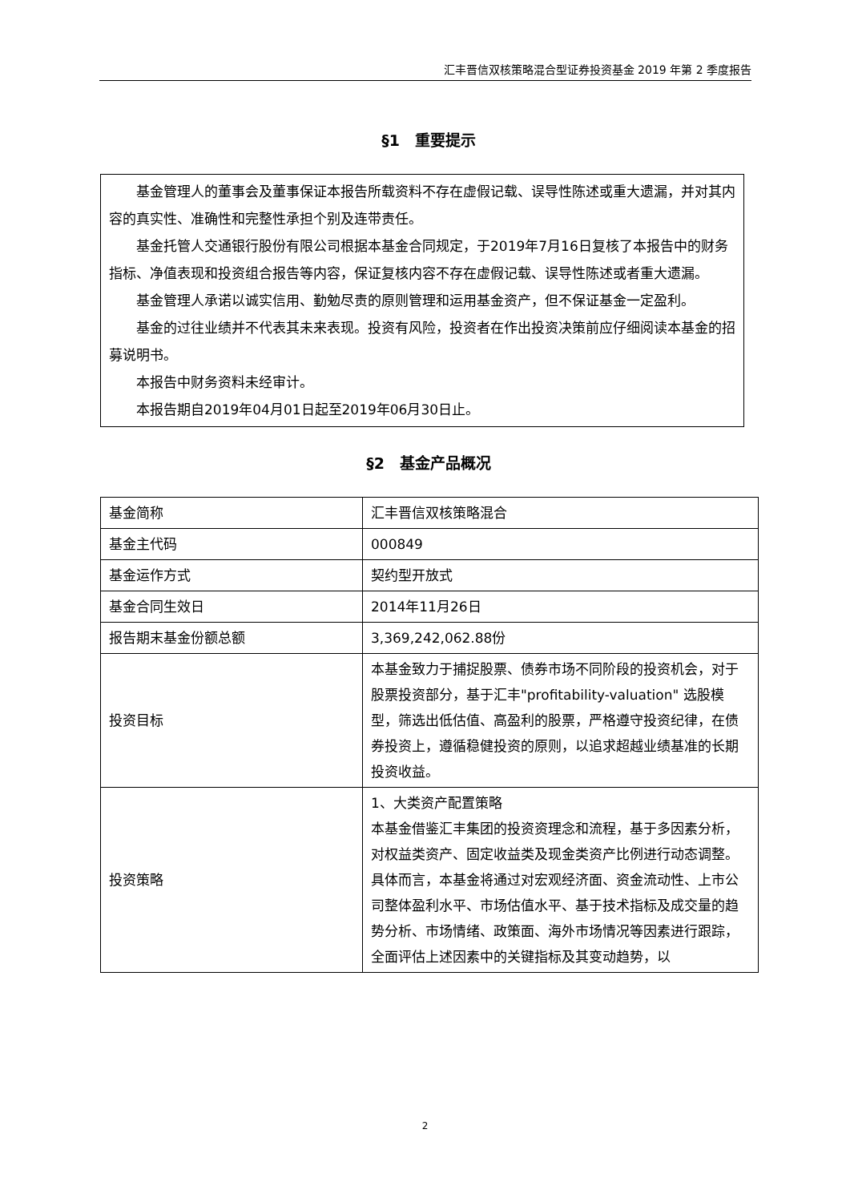汇丰晋信双核策略混合型证券投资基金 2019 年第 2 季度报告
§1　重要提示
基金管理人的董事会及董事保证本报告所载资料不存在虚假记载、误导性陈述或重大遗漏，并对其内容的真实性、准确性和完整性承担个别及连带责任。
基金托管人交通银行股份有限公司根据本基金合同规定，于2019年7月16日复核了本报告中的财务指标、净值表现和投资组合报告等内容，保证复核内容不存在虚假记载、误导性陈述或者重大遗漏。
基金管理人承诺以诚实信用、勤勉尽责的原则管理和运用基金资产，但不保证基金一定盈利。
基金的过往业绩并不代表其未来表现。投资有风险，投资者在作出投资决策前应仔细阅读本基金的招募说明书。
本报告中财务资料未经审计。
本报告期自2019年04月01日起至2019年06月30日止。
§2　基金产品概况
| 基金简称 | 汇丰晋信双核策略混合 |
| 基金主代码 | 000849 |
| 基金运作方式 | 契约型开放式 |
| 基金合同生效日 | 2014年11月26日 |
| 报告期末基金份额总额 | 3,369,242,062.88份 |
| 投资目标 | 本基金致力于捕捉股票、债券市场不同阶段的投资机会，对于股票投资部分，基于汇丰"profitability-valuation" 选股模型，筛选出低估值、高盈利的股票，严格遵守投资纪律，在债券投资上，遵循稳健投资的原则，以追求超越业绩基准的长期投资收益。 |
| 投资策略 | 1、大类资产配置策略 本基金借鉴汇丰集团的投资资理念和流程，基于多因素分析，对权益类资产、固定收益类及现金类资产比例进行动态调整。具体而言，本基金将通过对宏观经济面、资金流动性、上市公司整体盈利水平、市场估值水平、基于技术指标及成交量的趋势分析、市场情绪、政策面、海外市场情况等因素进行跟踪，全面评估上述因素中的关键指标及其变动趋势，以 |
2